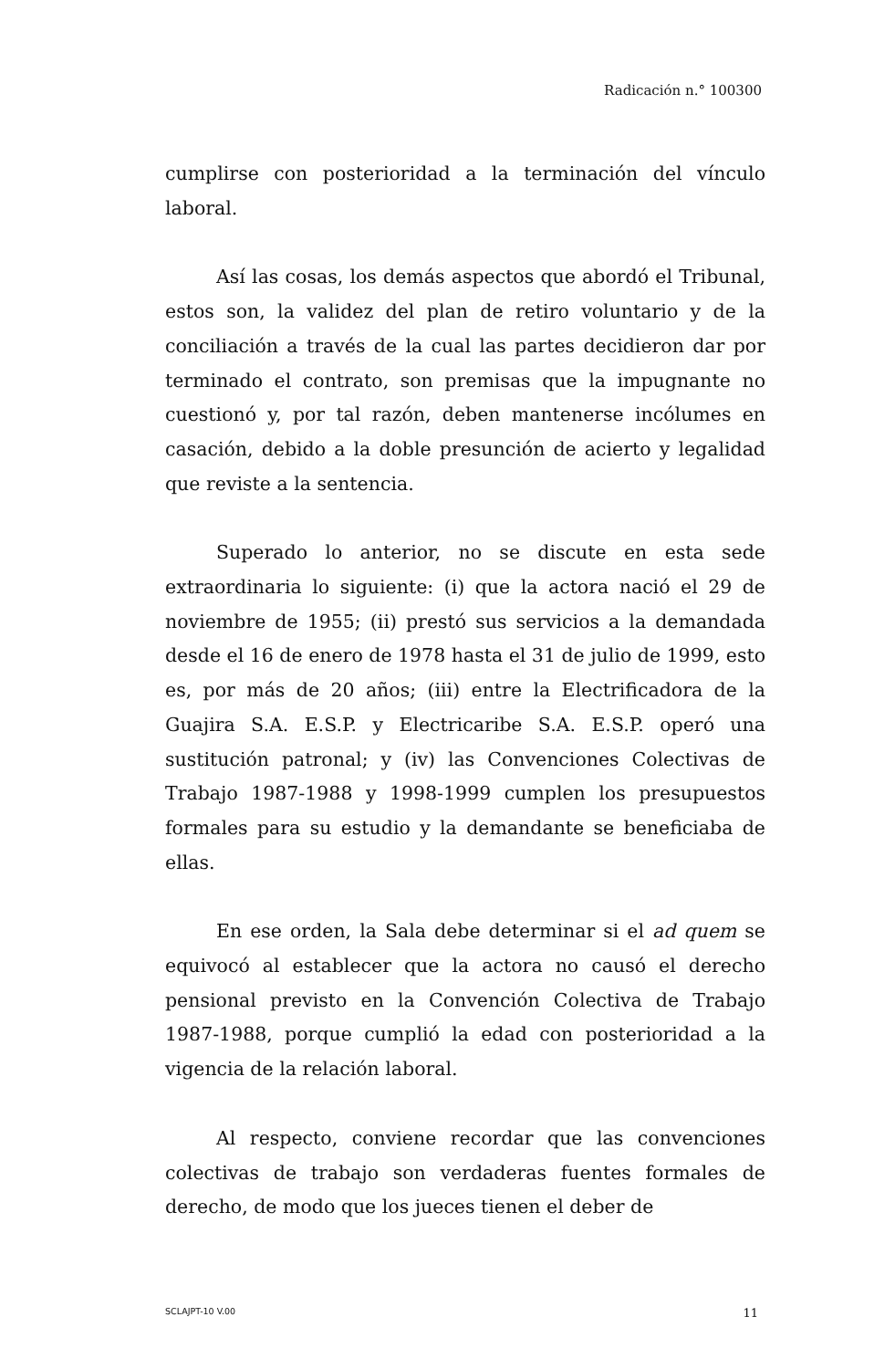Radicación n.° 100300
cumplirse con posterioridad a la terminación del vínculo laboral.
Así las cosas, los demás aspectos que abordó el Tribunal, estos son, la validez del plan de retiro voluntario y de la conciliación a través de la cual las partes decidieron dar por terminado el contrato, son premisas que la impugnante no cuestionó y, por tal razón, deben mantenerse incólumes en casación, debido a la doble presunción de acierto y legalidad que reviste a la sentencia.
Superado lo anterior, no se discute en esta sede extraordinaria lo siguiente: (i) que la actora nació el 29 de noviembre de 1955; (ii) prestó sus servicios a la demandada desde el 16 de enero de 1978 hasta el 31 de julio de 1999, esto es, por más de 20 años; (iii) entre la Electrificadora de la Guajira S.A. E.S.P. y Electricaribe S.A. E.S.P. operó una sustitución patronal; y (iv) las Convenciones Colectivas de Trabajo 1987-1988 y 1998-1999 cumplen los presupuestos formales para su estudio y la demandante se beneficiaba de ellas.
En ese orden, la Sala debe determinar si el ad quem se equivocó al establecer que la actora no causó el derecho pensional previsto en la Convención Colectiva de Trabajo 1987-1988, porque cumplió la edad con posterioridad a la vigencia de la relación laboral.
Al respecto, conviene recordar que las convenciones colectivas de trabajo son verdaderas fuentes formales de derecho, de modo que los jueces tienen el deber de
SCLAJPT-10 V.00 11